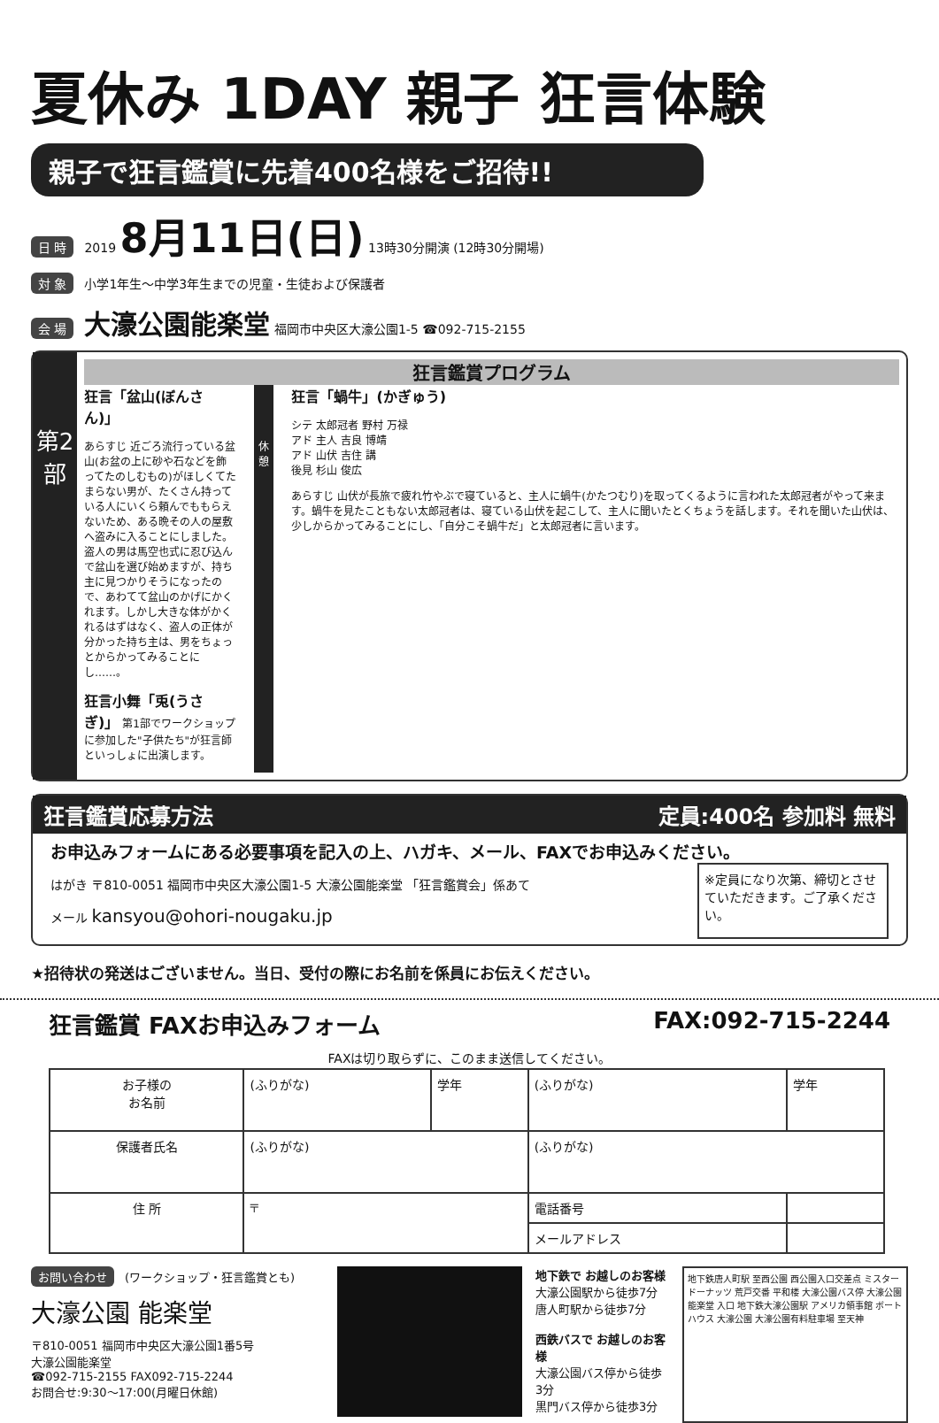夏休み 1DAY 親子 狂言体験
親子で狂言鑑賞に先着400名様をご招待!!
日 時 2019 8月11日(日) 13時30分開演 (12時30分開場)
対 象 小学1年生～中学3年生までの児童・生徒および保護者
会 場 大濠公園能楽堂 福岡市中央区大濠公園1-5 ☎092-715-2155
第2部
狂言鑑賞プログラム
狂言「盆山(ぼんさん)」
あらすじ 近ごろ流行っている盆山(お盆の上に砂や石などを飾ってたのしむもの)がほしくてたまらない男が、たくさん持っている人にいくら頼んでももらえないため、ある晩その人の屋敷へ盗みに入ることにしました。盗人の男は馬空也式に忍び込んで盆山を選び始めますが、持ち主に見つかりそうになったので、あわてて盆山のかげにかくれます。しかし大きな体がかくれるはずはなく、盗人の正体が分かった持ち主は、男をちょっとからかってみることにし……。
狂言小舞「兎(うさぎ)」 第1部でワークショップに参加した"子供たち"が狂言師といっしょに出演します。
休憩
狂言「蝸牛」(かぎゅう)
シテ 太郎冠者 野村 万禄
アド 主人 吉良 博靖
アド 山伏 吉住 講
後見 杉山 俊広
あらすじ 山伏が長旅で疲れ竹やぶで寝ていると、主人に蝸牛(かたつむり)を取ってくるように言われた太郎冠者がやって来ます。蝸牛を見たこともない太郎冠者は、寝ている山伏を起こして、主人に聞いたとくちょうを話します。それを聞いた山伏は、少しからかってみることにし、「自分こそ蝸牛だ」と太郎冠者に言います。
狂言鑑賞応募方法 定員:400名 参加料 無料
お申込みフォームにある必要事項を記入の上、ハガキ、メール、FAXでお申込みください。
はがき 〒810-0051 福岡市中央区大濠公園1-5 大濠公園能楽堂 「狂言鑑賞会」係あて
メール kansyou@ohori-nougaku.jp
※定員になり次第、締切とさせていただきます。ご了承ください。
★招待状の発送はございません。当日、受付の際にお名前を係員にお伝えください。
狂言鑑賞 FAXお申込みフォーム FAX:092-715-2244
FAXは切り取らずに、このまま送信してください。
| お子様の お名前 | (ふりがな) | 学年 | (ふりがな) | 学年 |
| 保護者氏名 | (ふりがな) | | (ふりがな) | |
| 住 所 | 〒 | | 電話番号 | |
| | | | メールアドレス | |
お問い合わせ (ワークショップ・狂言鑑賞とも)
大濠公園 能楽堂
〒810-0051 福岡市中央区大濠公園1番5号
大濠公園能楽堂
☎092-715-2155 FAX092-715-2244
お問合せ:9:30～17:00(月曜日休館)
地下鉄で お越しのお客様
大濠公園駅から徒歩7分
唐人町駅から徒歩7分
西鉄バスで お越しのお客様
大濠公園バス停から徒歩3分
黒門バス停から徒歩3分
地下鉄唐人町駅 至西公園 西公園入口交差点 ミスタードーナッツ 荒戸交番 平和楼 大濠公園バス停 大濠公園能楽堂 入口 地下鉄大濠公園駅 アメリカ領事館 ボートハウス 大濠公園 大濠公園有料駐車場 至天神